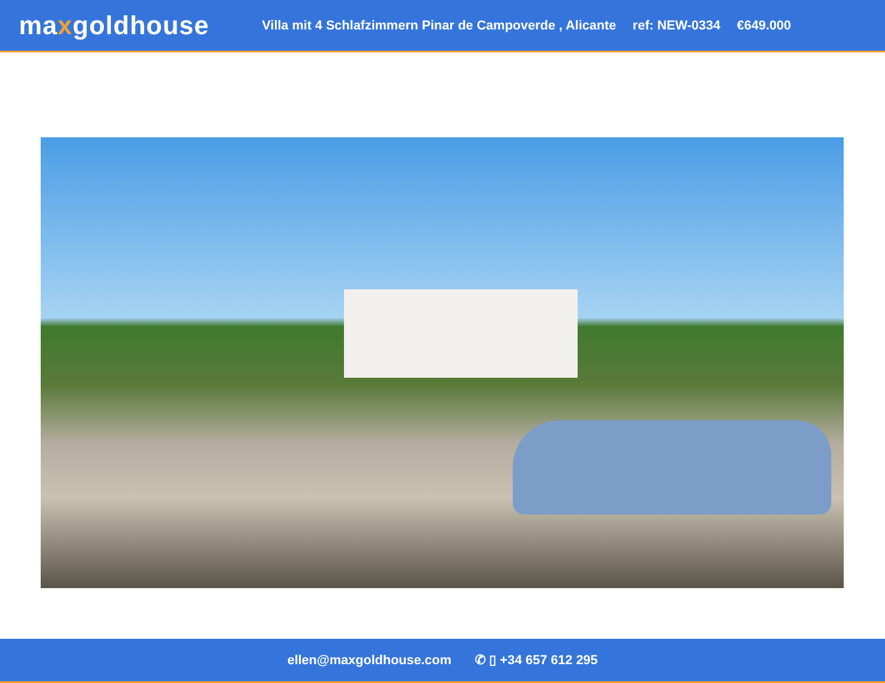maxgoldhouse
Villa mit 4 Schlafzimmern Pinar de Campoverde , Alicante
ref: NEW-0334 €649.000
ellen@maxgoldhouse.com ✆ ▯ +34 657 612 295